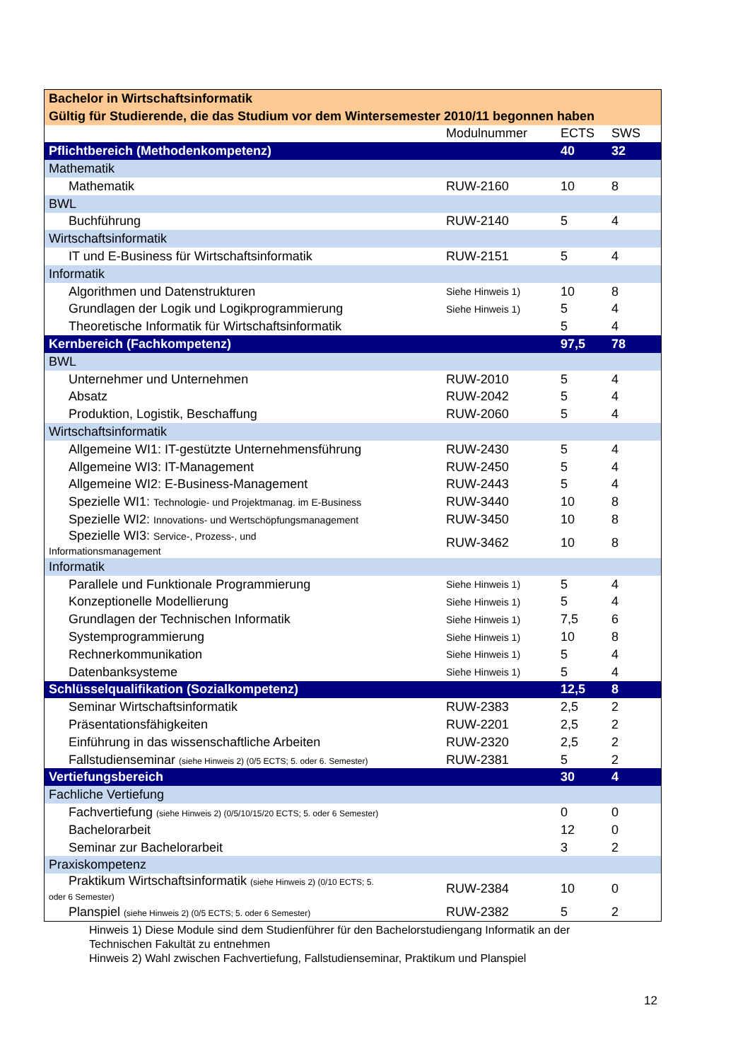| Bachelor in Wirtschaftsinformatik | | | |
| Gültig für Studierende, die das Studium vor dem Wintersemester 2010/11 begonnen haben | | | |
| | Modulnummer | ECTS | SWS |
| Pflichtbereich (Methodenkompetenz) | | 40 | 32 |
| Mathematik | | | |
| Mathematik | RUW-2160 | 10 | 8 |
| BWL | | | |
| Buchführung | RUW-2140 | 5 | 4 |
| Wirtschaftsinformatik | | | |
| IT und E-Business für Wirtschaftsinformatik | RUW-2151 | 5 | 4 |
| Informatik | | | |
| Algorithmen und Datenstrukturen | Siehe Hinweis 1) | 10 | 8 |
| Grundlagen der Logik und Logikprogrammierung | Siehe Hinweis 1) | 5 | 4 |
| Theoretische Informatik für Wirtschaftsinformatik | | 5 | 4 |
| Kernbereich (Fachkompetenz) | | 97,5 | 78 |
| BWL | | | |
| Unternehmer und Unternehmen | RUW-2010 | 5 | 4 |
| Absatz | RUW-2042 | 5 | 4 |
| Produktion, Logistik, Beschaffung | RUW-2060 | 5 | 4 |
| Wirtschaftsinformatik | | | |
| Allgemeine WI1: IT-gestützte Unternehmensführung | RUW-2430 | 5 | 4 |
| Allgemeine WI3: IT-Management | RUW-2450 | 5 | 4 |
| Allgemeine WI2: E-Business-Management | RUW-2443 | 5 | 4 |
| Spezielle WI1: Technologie- und Projektmanag. im E-Business | RUW-3440 | 10 | 8 |
| Spezielle WI2: Innovations- und Wertschöpfungsmanagement | RUW-3450 | 10 | 8 |
| Spezielle WI3: Service-, Prozess-, und Informationsmanagement | RUW-3462 | 10 | 8 |
| Informatik | | | |
| Parallele und Funktionale Programmierung | Siehe Hinweis 1) | 5 | 4 |
| Konzeptionelle Modellierung | Siehe Hinweis 1) | 5 | 4 |
| Grundlagen der Technischen Informatik | Siehe Hinweis 1) | 7,5 | 6 |
| Systemprogrammierung | Siehe Hinweis 1) | 10 | 8 |
| Rechnerkommunikation | Siehe Hinweis 1) | 5 | 4 |
| Datenbanksysteme | Siehe Hinweis 1) | 5 | 4 |
| Schlüsselqualifikation (Sozialkompetenz) | | 12,5 | 8 |
| Seminar Wirtschaftsinformatik | RUW-2383 | 2,5 | 2 |
| Präsentationsfähigkeiten | RUW-2201 | 2,5 | 2 |
| Einführung in das wissenschaftliche Arbeiten | RUW-2320 | 2,5 | 2 |
| Fallstudienseminar (siehe Hinweis 2) (0/5 ECTS; 5. oder 6. Semester) | RUW-2381 | 5 | 2 |
| Vertiefungsbereich | | 30 | 4 |
| Fachliche Vertiefung | | | |
| Fachvertiefung (siehe Hinweis 2) (0/5/10/15/20 ECTS; 5. oder 6 Semester) | | 0 | 0 |
| Bachelorarbeit | | 12 | 0 |
| Seminar zur Bachelorarbeit | | 3 | 2 |
| Praxiskompetenz | | | |
| Praktikum Wirtschaftsinformatik (siehe Hinweis 2) (0/10 ECTS; 5. oder 6 Semester) | RUW-2384 | 10 | 0 |
| Planspiel (siehe Hinweis 2) (0/5 ECTS; 5. oder 6 Semester) | RUW-2382 | 5 | 2 |
Hinweis 1) Diese Module sind dem Studienführer für den Bachelorstudiengang Informatik an der
Technischen Fakultät zu entnehmen
Hinweis 2) Wahl zwischen Fachvertiefung, Fallstudienseminar, Praktikum und Planspiel
12